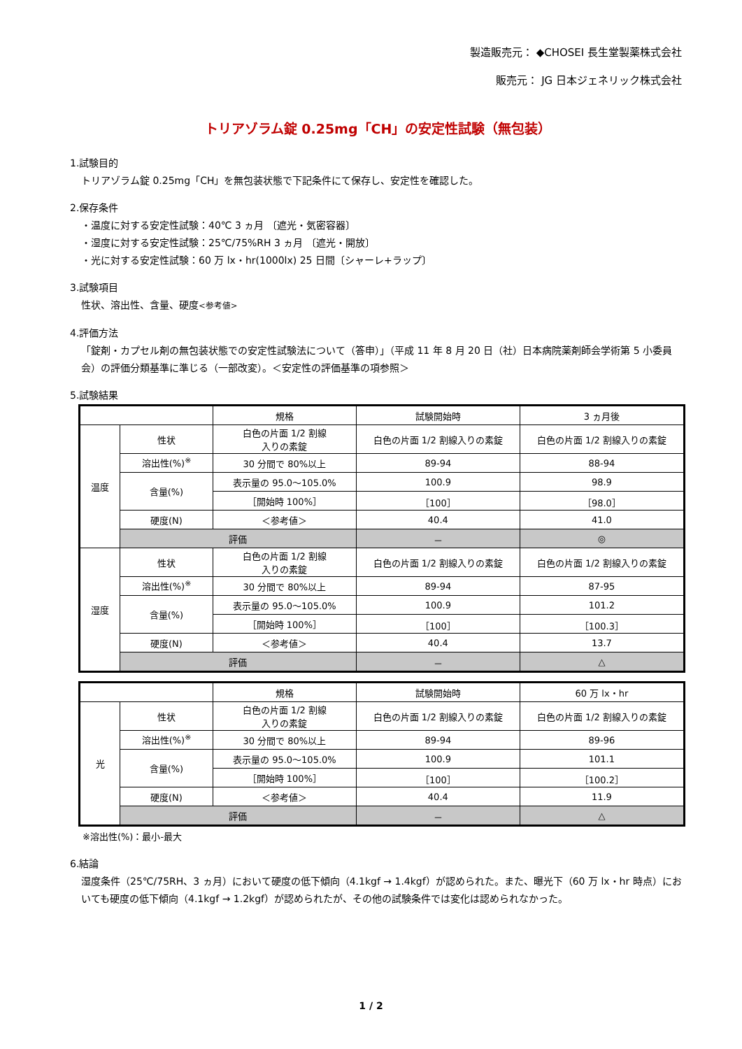製造販売元： ◆CHOSEI 長生堂製薬株式会社
販売元： JG 日本ジェネリック株式会社
トリアゾラム錠 0.25mg「CH」の安定性試験（無包装）
1.試験目的
トリアゾラム錠 0.25mg「CH」を無包装状態で下記条件にて保存し、安定性を確認した。
2.保存条件
・温度に対する安定性試験：40℃ 3 ヵ月 〔遮光・気密容器〕
・湿度に対する安定性試験：25℃/75%RH 3 ヵ月 〔遮光・開放〕
・光に対する安定性試験：60 万 lx・hr(1000lx) 25 日間〔シャーレ+ラップ〕
3.試験項目
性状、溶出性、含量、硬度<参考値>
4.評価方法
「錠剤・カプセル剤の無包装状態での安定性試験法について（答申）」（平成 11 年 8 月 20 日（社）日本病院薬剤師会学術第 5 小委員会）の評価分類基準に準じる（一部改変）。＜安定性の評価基準の項参照＞
5.試験結果
| | | 規格 | 試験開始時 | 3 ヵ月後 |
| --- | --- | --- | --- | --- |
| 温度 | 性状 | 白色の片面 1/2 割線 入りの素錠 | 白色の片面 1/2 割線入りの素錠 | 白色の片面 1/2 割線入りの素錠 |
| | 溶出性(%)<sup>※</sup> | 30 分間で 80%以上 | 89-94 | 88-94 |
| | 含量(%) | 表示量の 95.0～105.0% | 100.9 | 98.9 |
| | | ［開始時 100%］ | ［100］ | ［98.0］ |
| | 硬度(N) | ＜参考値＞ | 40.4 | 41.0 |
| | 評価 | | － | ◎ |
| 湿度 | 性状 | 白色の片面 1/2 割線 入りの素錠 | 白色の片面 1/2 割線入りの素錠 | 白色の片面 1/2 割線入りの素錠 |
| | 溶出性(%)<sup>※</sup> | 30 分間で 80%以上 | 89-94 | 87-95 |
| | 含量(%) | 表示量の 95.0～105.0% | 100.9 | 101.2 |
| | | ［開始時 100%］ | ［100］ | ［100.3］ |
| | 硬度(N) | ＜参考値＞ | 40.4 | 13.7 |
| | 評価 | | － | △ |
| | | 規格 | 試験開始時 | 60 万 lx・hr |
| --- | --- | --- | --- | --- |
| 光 | 性状 | 白色の片面 1/2 割線 入りの素錠 | 白色の片面 1/2 割線入りの素錠 | 白色の片面 1/2 割線入りの素錠 |
| | 溶出性(%)<sup>※</sup> | 30 分間で 80%以上 | 89-94 | 89-96 |
| | 含量(%) | 表示量の 95.0～105.0% | 100.9 | 101.1 |
| | | ［開始時 100%］ | ［100］ | ［100.2］ |
| | 硬度(N) | ＜参考値＞ | 40.4 | 11.9 |
| | 評価 | | － | △ |
※溶出性(%)：最小-最大
6.結論
湿度条件（25℃/75RH、3 ヵ月）において硬度の低下傾向（4.1kgf → 1.4kgf）が認められた。また、曝光下（60 万 lx・hr 時点）においても硬度の低下傾向（4.1kgf → 1.2kgf）が認められたが、その他の試験条件では変化は認められなかった。
1 / 2